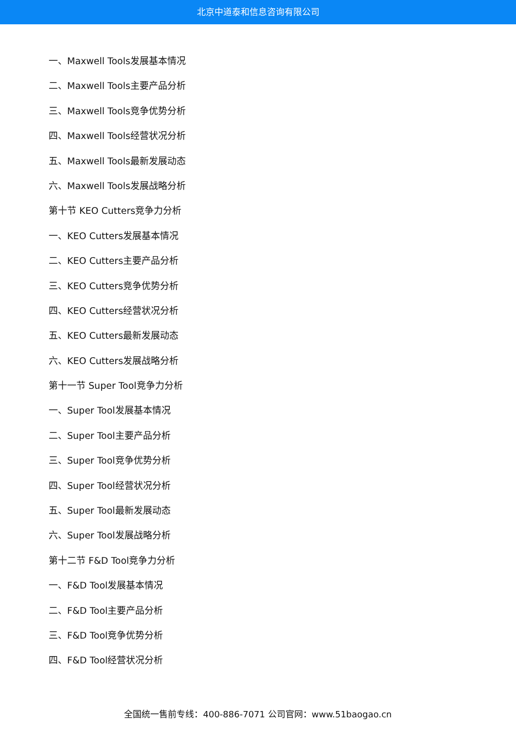北京中道泰和信息咨询有限公司
一、Maxwell Tools发展基本情况
二、Maxwell Tools主要产品分析
三、Maxwell Tools竞争优势分析
四、Maxwell Tools经营状况分析
五、Maxwell Tools最新发展动态
六、Maxwell Tools发展战略分析
第十节 KEO Cutters竞争力分析
一、KEO Cutters发展基本情况
二、KEO Cutters主要产品分析
三、KEO Cutters竞争优势分析
四、KEO Cutters经营状况分析
五、KEO Cutters最新发展动态
六、KEO Cutters发展战略分析
第十一节 Super Tool竞争力分析
一、Super Tool发展基本情况
二、Super Tool主要产品分析
三、Super Tool竞争优势分析
四、Super Tool经营状况分析
五、Super Tool最新发展动态
六、Super Tool发展战略分析
第十二节 F&D Tool竞争力分析
一、F&D Tool发展基本情况
二、F&D Tool主要产品分析
三、F&D Tool竞争优势分析
四、F&D Tool经营状况分析
全国统一售前专线：400-886-7071 公司官网：www.51baogao.cn